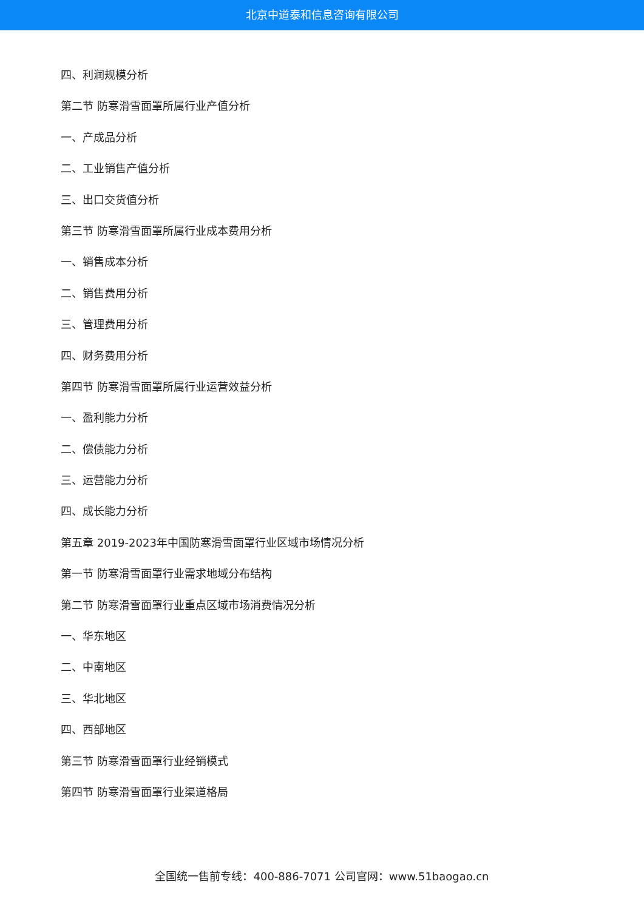北京中道泰和信息咨询有限公司
四、利润规模分析
第二节 防寒滑雪面罩所属行业产值分析
一、产成品分析
二、工业销售产值分析
三、出口交货值分析
第三节 防寒滑雪面罩所属行业成本费用分析
一、销售成本分析
二、销售费用分析
三、管理费用分析
四、财务费用分析
第四节 防寒滑雪面罩所属行业运营效益分析
一、盈利能力分析
二、偿债能力分析
三、运营能力分析
四、成长能力分析
第五章 2019-2023年中国防寒滑雪面罩行业区域市场情况分析
第一节 防寒滑雪面罩行业需求地域分布结构
第二节 防寒滑雪面罩行业重点区域市场消费情况分析
一、华东地区
二、中南地区
三、华北地区
四、西部地区
第三节 防寒滑雪面罩行业经销模式
第四节 防寒滑雪面罩行业渠道格局
全国统一售前专线：400-886-7071 公司官网：www.51baogao.cn